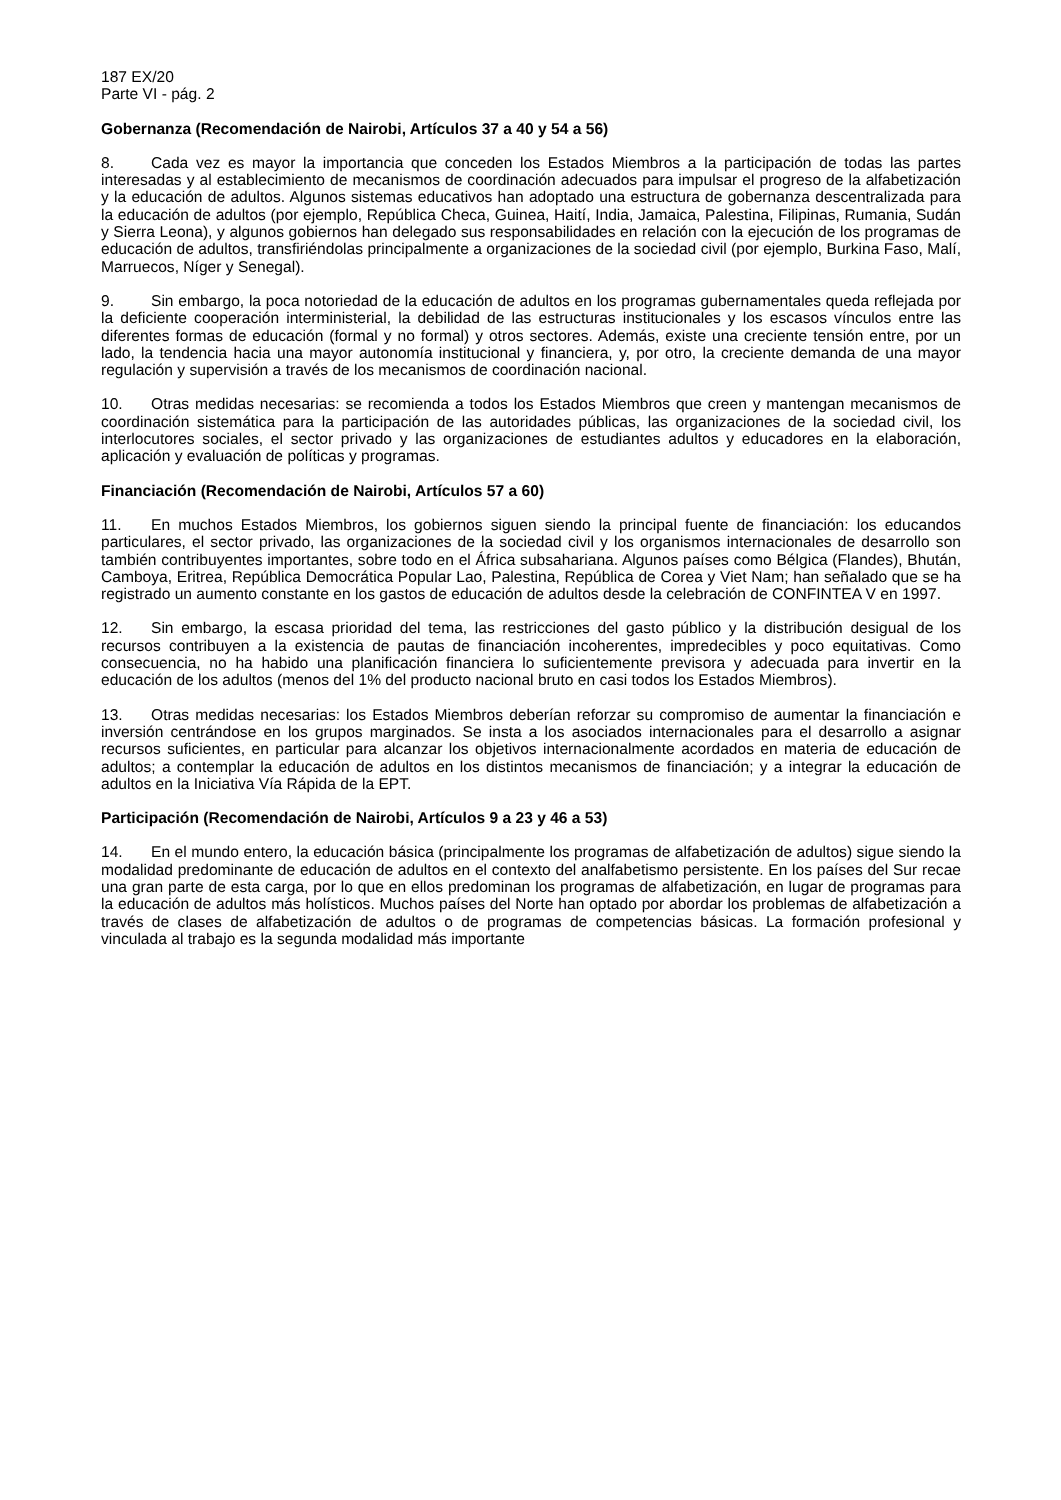187 EX/20
Parte VI - pág. 2
Gobernanza (Recomendación de Nairobi, Artículos 37 a 40 y 54 a 56)
8. Cada vez es mayor la importancia que conceden los Estados Miembros a la participación de todas las partes interesadas y al establecimiento de mecanismos de coordinación adecuados para impulsar el progreso de la alfabetización y la educación de adultos. Algunos sistemas educativos han adoptado una estructura de gobernanza descentralizada para la educación de adultos (por ejemplo, República Checa, Guinea, Haití, India, Jamaica, Palestina, Filipinas, Rumania, Sudán y Sierra Leona), y algunos gobiernos han delegado sus responsabilidades en relación con la ejecución de los programas de educación de adultos, transfiriéndolas principalmente a organizaciones de la sociedad civil (por ejemplo, Burkina Faso, Malí, Marruecos, Níger y Senegal).
9. Sin embargo, la poca notoriedad de la educación de adultos en los programas gubernamentales queda reflejada por la deficiente cooperación interministerial, la debilidad de las estructuras institucionales y los escasos vínculos entre las diferentes formas de educación (formal y no formal) y otros sectores. Además, existe una creciente tensión entre, por un lado, la tendencia hacia una mayor autonomía institucional y financiera, y, por otro, la creciente demanda de una mayor regulación y supervisión a través de los mecanismos de coordinación nacional.
10. Otras medidas necesarias: se recomienda a todos los Estados Miembros que creen y mantengan mecanismos de coordinación sistemática para la participación de las autoridades públicas, las organizaciones de la sociedad civil, los interlocutores sociales, el sector privado y las organizaciones de estudiantes adultos y educadores en la elaboración, aplicación y evaluación de políticas y programas.
Financiación (Recomendación de Nairobi, Artículos 57 a 60)
11. En muchos Estados Miembros, los gobiernos siguen siendo la principal fuente de financiación: los educandos particulares, el sector privado, las organizaciones de la sociedad civil y los organismos internacionales de desarrollo son también contribuyentes importantes, sobre todo en el África subsahariana. Algunos países como Bélgica (Flandes), Bhután, Camboya, Eritrea, República Democrática Popular Lao, Palestina, República de Corea y Viet Nam; han señalado que se ha registrado un aumento constante en los gastos de educación de adultos desde la celebración de CONFINTEA V en 1997.
12. Sin embargo, la escasa prioridad del tema, las restricciones del gasto público y la distribución desigual de los recursos contribuyen a la existencia de pautas de financiación incoherentes, impredecibles y poco equitativas. Como consecuencia, no ha habido una planificación financiera lo suficientemente previsora y adecuada para invertir en la educación de los adultos (menos del 1% del producto nacional bruto en casi todos los Estados Miembros).
13. Otras medidas necesarias: los Estados Miembros deberían reforzar su compromiso de aumentar la financiación e inversión centrándose en los grupos marginados. Se insta a los asociados internacionales para el desarrollo a asignar recursos suficientes, en particular para alcanzar los objetivos internacionalmente acordados en materia de educación de adultos; a contemplar la educación de adultos en los distintos mecanismos de financiación; y a integrar la educación de adultos en la Iniciativa Vía Rápida de la EPT.
Participación (Recomendación de Nairobi, Artículos 9 a 23 y 46 a 53)
14. En el mundo entero, la educación básica (principalmente los programas de alfabetización de adultos) sigue siendo la modalidad predominante de educación de adultos en el contexto del analfabetismo persistente. En los países del Sur recae una gran parte de esta carga, por lo que en ellos predominan los programas de alfabetización, en lugar de programas para la educación de adultos más holísticos. Muchos países del Norte han optado por abordar los problemas de alfabetización a través de clases de alfabetización de adultos o de programas de competencias básicas. La formación profesional y vinculada al trabajo es la segunda modalidad más importante